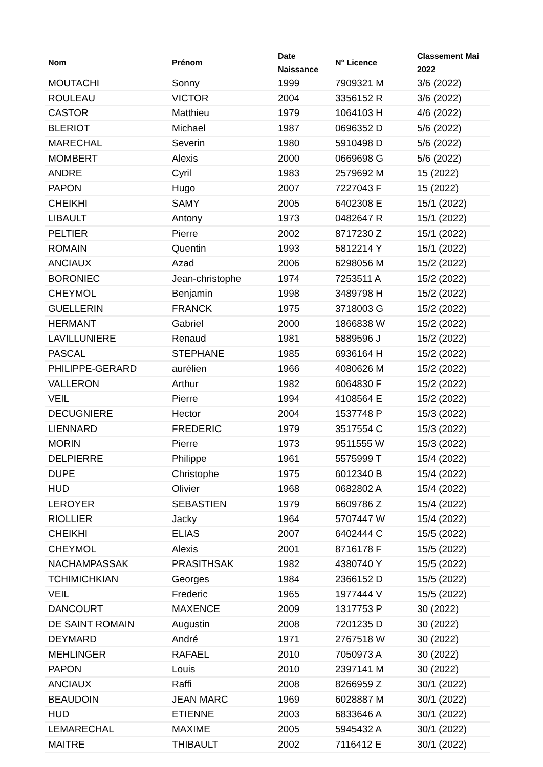| Nom | Prénom | Date Naissance | N° Licence | Classement Mai 2022 |
| --- | --- | --- | --- | --- |
| MOUTACHI | Sonny | 1999 | 7909321 M | 3/6 (2022) |
| ROULEAU | VICTOR | 2004 | 3356152 R | 3/6 (2022) |
| CASTOR | Matthieu | 1979 | 1064103 H | 4/6 (2022) |
| BLERIOT | Michael | 1987 | 0696352 D | 5/6 (2022) |
| MARECHAL | Severin | 1980 | 5910498 D | 5/6 (2022) |
| MOMBERT | Alexis | 2000 | 0669698 G | 5/6 (2022) |
| ANDRE | Cyril | 1983 | 2579692 M | 15 (2022) |
| PAPON | Hugo | 2007 | 7227043 F | 15 (2022) |
| CHEIKHI | SAMY | 2005 | 6402308 E | 15/1 (2022) |
| LIBAULT | Antony | 1973 | 0482647 R | 15/1 (2022) |
| PELTIER | Pierre | 2002 | 8717230 Z | 15/1 (2022) |
| ROMAIN | Quentin | 1993 | 5812214 Y | 15/1 (2022) |
| ANCIAUX | Azad | 2006 | 6298056 M | 15/2 (2022) |
| BORONIEC | Jean-christophe | 1974 | 7253511 A | 15/2 (2022) |
| CHEYMOL | Benjamin | 1998 | 3489798 H | 15/2 (2022) |
| GUELLERIN | FRANCK | 1975 | 3718003 G | 15/2 (2022) |
| HERMANT | Gabriel | 2000 | 1866838 W | 15/2 (2022) |
| LAVILLUNIERE | Renaud | 1981 | 5889596 J | 15/2 (2022) |
| PASCAL | STEPHANE | 1985 | 6936164 H | 15/2 (2022) |
| PHILIPPE-GERARD | aurélien | 1966 | 4080626 M | 15/2 (2022) |
| VALLERON | Arthur | 1982 | 6064830 F | 15/2 (2022) |
| VEIL | Pierre | 1994 | 4108564 E | 15/2 (2022) |
| DECUGNIERE | Hector | 2004 | 1537748 P | 15/3 (2022) |
| LIENNARD | FREDERIC | 1979 | 3517554 C | 15/3 (2022) |
| MORIN | Pierre | 1973 | 9511555 W | 15/3 (2022) |
| DELPIERRE | Philippe | 1961 | 5575999 T | 15/4 (2022) |
| DUPE | Christophe | 1975 | 6012340 B | 15/4 (2022) |
| HUD | Olivier | 1968 | 0682802 A | 15/4 (2022) |
| LEROYER | SEBASTIEN | 1979 | 6609786 Z | 15/4 (2022) |
| RIOLLIER | Jacky | 1964 | 5707447 W | 15/4 (2022) |
| CHEIKHI | ELIAS | 2007 | 6402444 C | 15/5 (2022) |
| CHEYMOL | Alexis | 2001 | 8716178 F | 15/5 (2022) |
| NACHAMPASSAK | PRASITHSAK | 1982 | 4380740 Y | 15/5 (2022) |
| TCHIMICHKIAN | Georges | 1984 | 2366152 D | 15/5 (2022) |
| VEIL | Frederic | 1965 | 1977444 V | 15/5 (2022) |
| DANCOURT | MAXENCE | 2009 | 1317753 P | 30 (2022) |
| DE SAINT ROMAIN | Augustin | 2008 | 7201235 D | 30 (2022) |
| DEYMARD | André | 1971 | 2767518 W | 30 (2022) |
| MEHLINGER | RAFAEL | 2010 | 7050973 A | 30 (2022) |
| PAPON | Louis | 2010 | 2397141 M | 30 (2022) |
| ANCIAUX | Raffi | 2008 | 8266959 Z | 30/1 (2022) |
| BEAUDOIN | JEAN MARC | 1969 | 6028887 M | 30/1 (2022) |
| HUD | ETIENNE | 2003 | 6833646 A | 30/1 (2022) |
| LEMARECHAL | MAXIME | 2005 | 5945432 A | 30/1 (2022) |
| MAITRE | THIBAULT | 2002 | 7116412 E | 30/1 (2022) |